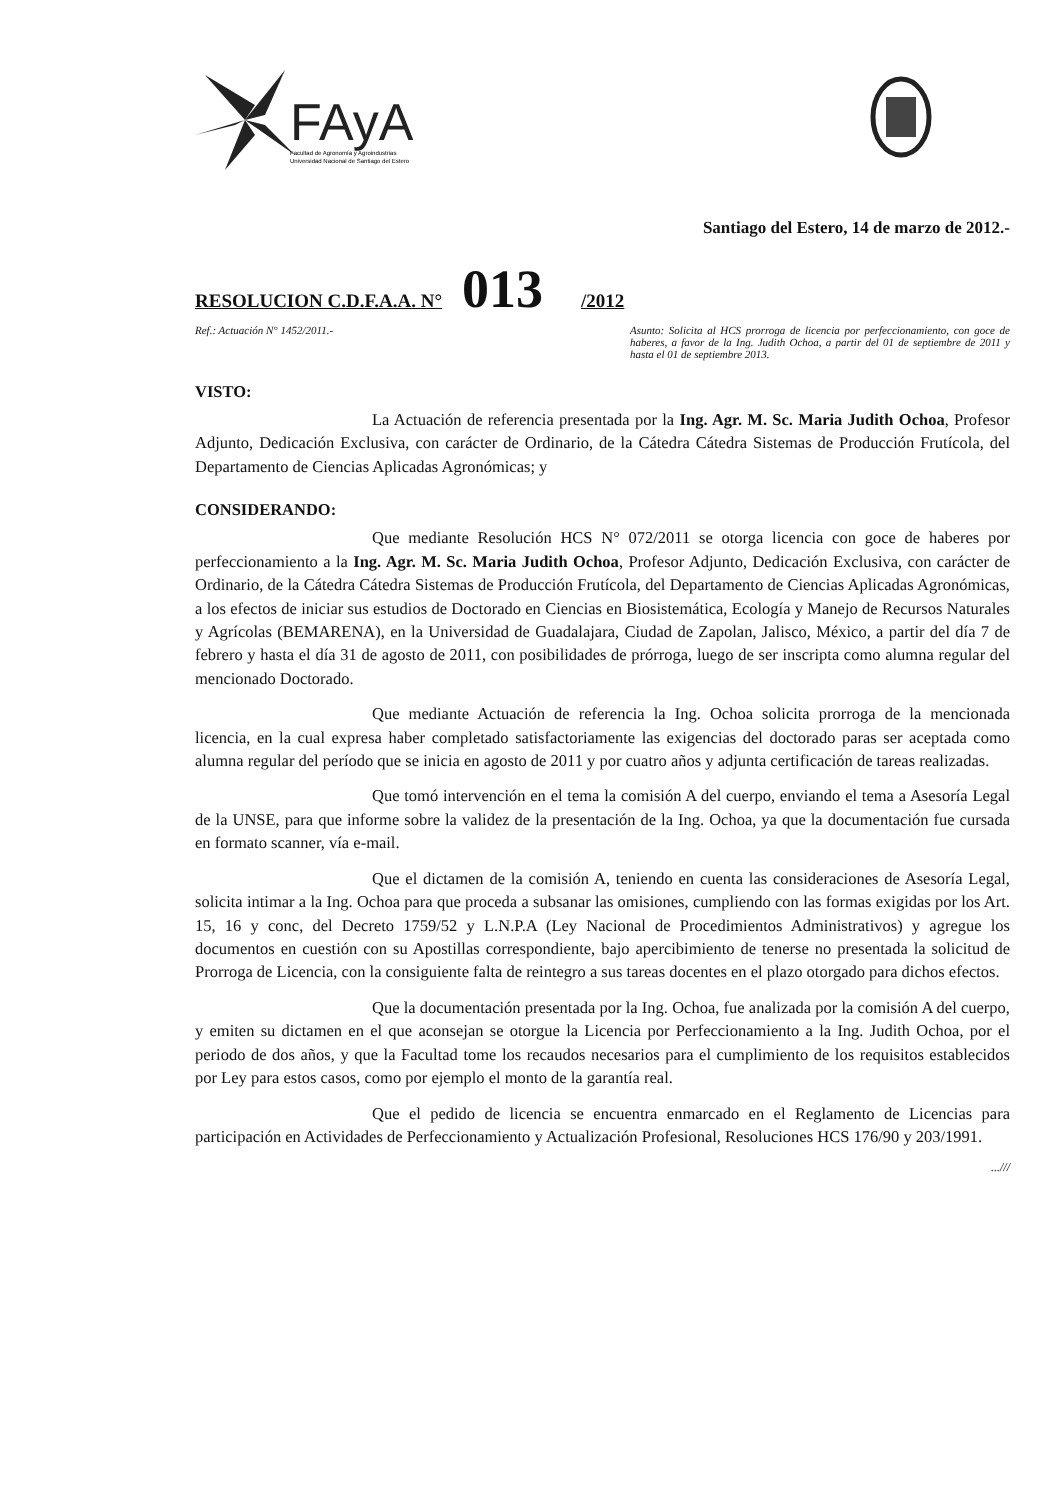FAyA
Facultad de Agronomía y Agroindustrias
Universidad Nacional de Santiago del Estero
Santiago del Estero, 14 de marzo de 2012.-
RESOLUCION C.D.F.A.A. N° 013 /2012
Ref.: Actuación N° 1452/2011.- Asunto: Solicita al HCS prorroga de licencia por perfeccionamiento, con goce de haberes, a favor de la Ing. Judith Ochoa, a partir del 01 de septiembre de 2011 y hasta el 01 de septiembre 2013.
VISTO:
La Actuación de referencia presentada por la Ing. Agr. M. Sc. Maria Judith Ochoa, Profesor Adjunto, Dedicación Exclusiva, con carácter de Ordinario, de la Cátedra Cátedra Sistemas de Producción Frutícola, del Departamento de Ciencias Aplicadas Agronómicas; y
CONSIDERANDO:
Que mediante Resolución HCS N° 072/2011 se otorga licencia con goce de haberes por perfeccionamiento a la Ing. Agr. M. Sc. Maria Judith Ochoa, Profesor Adjunto, Dedicación Exclusiva, con carácter de Ordinario, de la Cátedra Cátedra Sistemas de Producción Frutícola, del Departamento de Ciencias Aplicadas Agronómicas, a los efectos de iniciar sus estudios de Doctorado en Ciencias en Biosistemática, Ecología y Manejo de Recursos Naturales y Agrícolas (BEMARENA), en la Universidad de Guadalajara, Ciudad de Zapolan, Jalisco, México, a partir del día 7 de febrero y hasta el día 31 de agosto de 2011, con posibilidades de prórroga, luego de ser inscripta como alumna regular del mencionado Doctorado.
Que mediante Actuación de referencia la Ing. Ochoa solicita prorroga de la mencionada licencia, en la cual expresa haber completado satisfactoriamente las exigencias del doctorado paras ser aceptada como alumna regular del período que se inicia en agosto de 2011 y por cuatro años y adjunta certificación de tareas realizadas.
Que tomó intervención en el tema la comisión A del cuerpo, enviando el tema a Asesoría Legal de la UNSE, para que informe sobre la validez de la presentación de la Ing. Ochoa, ya que la documentación fue cursada en formato scanner, vía e-mail.
Que el dictamen de la comisión A, teniendo en cuenta las consideraciones de Asesoría Legal, solicita intimar a la Ing. Ochoa para que proceda a subsanar las omisiones, cumpliendo con las formas exigidas por los Art. 15, 16 y conc, del Decreto 1759/52 y L.N.P.A (Ley Nacional de Procedimientos Administrativos) y agregue los documentos en cuestión con su Apostillas correspondiente, bajo apercibimiento de tenerse no presentada la solicitud de Prorroga de Licencia, con la consiguiente falta de reintegro a sus tareas docentes en el plazo otorgado para dichos efectos.
Que la documentación presentada por la Ing. Ochoa, fue analizada por la comisión A del cuerpo, y emiten su dictamen en el que aconsejan se otorgue la Licencia por Perfeccionamiento a la Ing. Judith Ochoa, por el periodo de dos años, y que la Facultad tome los recaudos necesarios para el cumplimiento de los requisitos establecidos por Ley para estos casos, como por ejemplo el monto de la garantía real.
Que el pedido de licencia se encuentra enmarcado en el Reglamento de Licencias para participación en Actividades de Perfeccionamiento y Actualización Profesional, Resoluciones HCS 176/90 y 203/1991.
...///